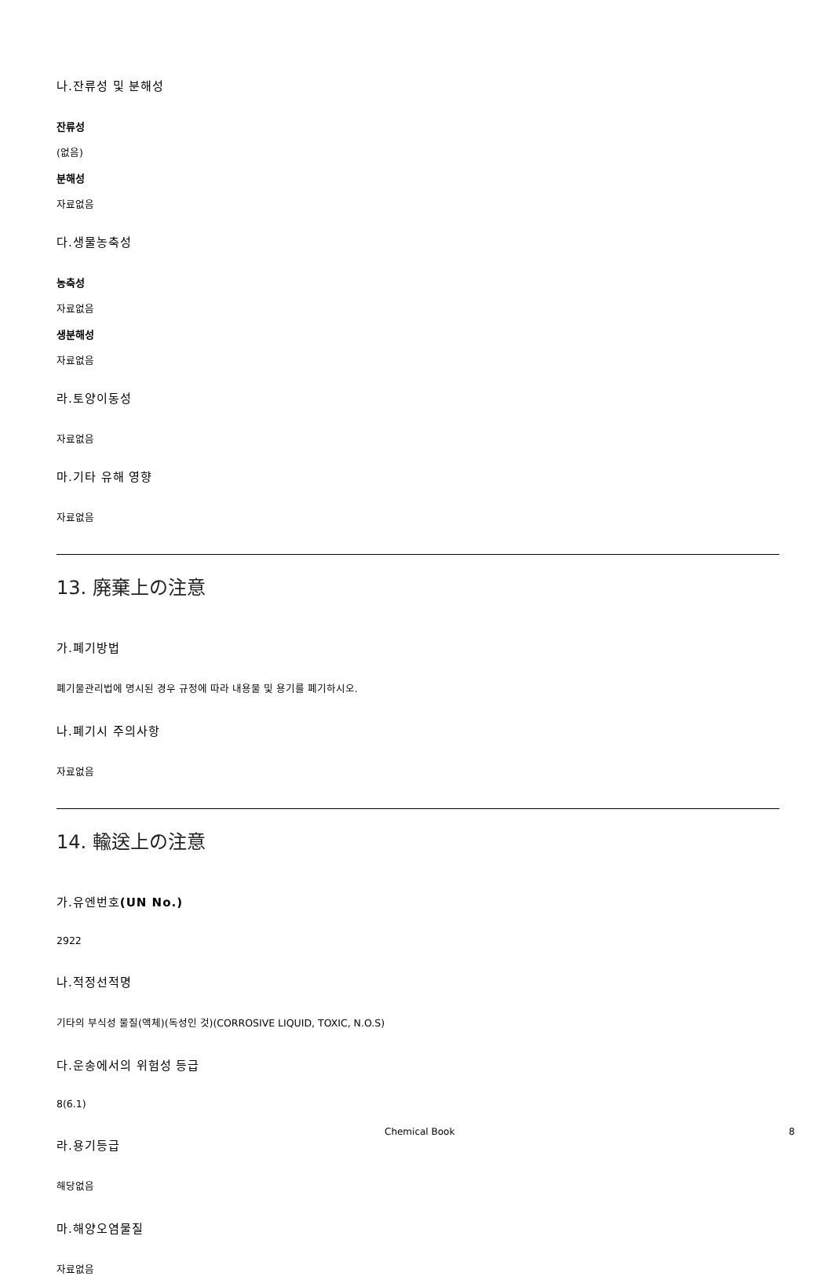나.잔류성 및 분해성
잔류성
(없음)
분해성
자료없음
다.생물농축성
농축성
자료없음
생분해성
자료없음
라.토양이동성
자료없음
마.기타 유해 영향
자료없음
13. 廃棄上の注意
가.폐기방법
폐기물관리법에 명시된 경우 규정에 따라 내용물 및 용기를 폐기하시오.
나.폐기시 주의사항
자료없음
14. 輸送上の注意
가.유엔번호(UN No.)
2922
나.적정선적명
기타의 부식성 물질(액체)(독성인 것)(CORROSIVE LIQUID, TOXIC, N.O.S)
다.운송에서의 위험성 등급
8(6.1)
라.용기등급
해당없음
마.해양오염물질
자료없음
Chemical Book 8